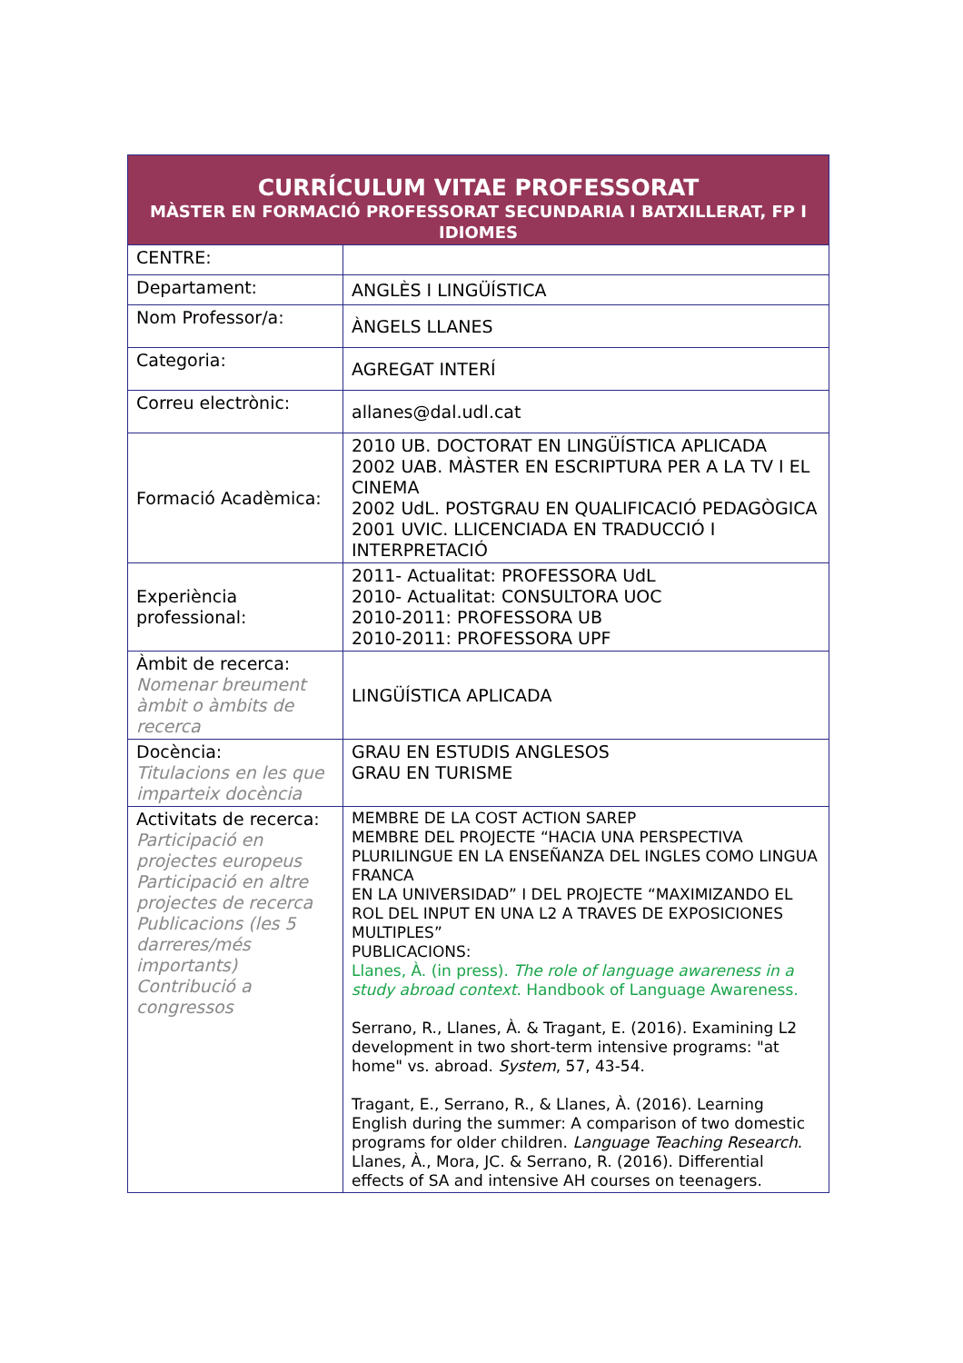| CURRÍCULUM VITAE PROFESSORAT MÀSTER EN FORMACIÓ PROFESSORAT SECUNDARIA I BATXILLERAT, FP I IDIOMES | |
| --- | --- |
| CENTRE: | |
| Departament: | ANGLÈS I LINGÜÍSTICA |
| Nom Professor/a: | ÀNGELS LLANES |
| Categoria: | AGREGAT INTERÍ |
| Correu electrònic: | allanes@dal.udl.cat |
| Formació Acadèmica: | 2010 UB. DOCTORAT EN LINGÜÍSTICA APLICADA 2002 UAB. MÀSTER EN ESCRIPTURA PER A LA TV I EL CINEMA 2002 UdL. POSTGRAU EN QUALIFICACIÓ PEDAGÒGICA 2001 UVIC. LLICENCIADA EN TRADUCCIÓ I INTERPRETACIÓ |
| Experiència professional: | 2011- Actualitat: PROFESSORA UdL 2010- Actualitat: CONSULTORA UOC 2010-2011: PROFESSORA UB 2010-2011: PROFESSORA UPF |
| Àmbit de recerca: Nomenar breument àmbit o àmbits de recerca | LINGÜÍSTICA APLICADA |
| Docència: Titulacions en les que imparteix docència | GRAU EN ESTUDIS ANGLESOS GRAU EN TURISME |
| Activitats de recerca: Participació en projectes europeus Participació en altre projectes de recerca Publicacions (les 5 darreres/més importants) Contribució a congressos | MEMBRE DE LA COST ACTION SAREP MEMBRE DEL PROJECTE “HACIA UNA PERSPECTIVA PLURILINGUE EN LA ENSEÑANZA DEL INGLES COMO LINGUA FRANCA EN LA UNIVERSIDAD” I DEL PROJECTE “MAXIMIZANDO EL ROL DEL INPUT EN UNA L2 A TRAVES DE EXPOSICIONES MULTIPLES” PUBLICACIONS: Llanes, À. (in press). The role of language awareness in a study abroad context . Handbook of Language Awareness. Serrano, R., Llanes, À. & Tragant, E. (2016). Examining L2 development in two short-term intensive programs: "at home" vs. abroad. System , 57, 43-54. Tragant, E., Serrano, R., & Llanes, À. (2016). Learning English during the summer: A comparison of two domestic programs for older children. Language Teaching Research . Llanes, À., Mora, JC. & Serrano, R. (2016). Differential effects of SA and intensive AH courses on teenagers. |